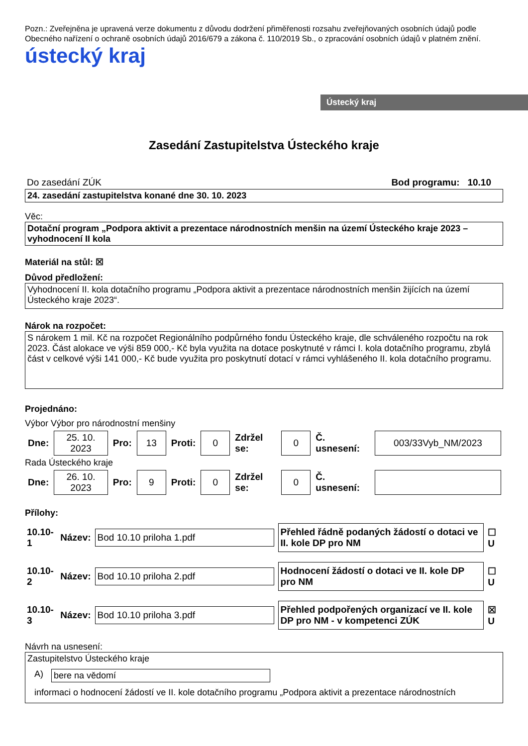Pozn.: Zveřejněna je upravená verze dokumentu z důvodu dodržení přiměřenosti rozsahu zveřejňovaných osobních údajů podle Obecného nařízení o ochraně osobních údajů 2016/679 a zákona č. 110/2019 Sb., o zpracování osobních údajů v platném znění.
ústecký kraj
Ústecký kraj
Zasedání Zastupitelstva Ústeckého kraje
Do zasedání ZÚK Bod programu: 10.10
24. zasedání zastupitelstva konané dne 30. 10. 2023
Věc:
Dotační program „Podpora aktivit a prezentace národnostních menšin na území Ústeckého kraje 2023 – vyhodnocení II kola
Materiál na stůl: ☒
Důvod předložení:
Vyhodnocení II. kola dotačního programu „Podpora aktivit a prezentace národnostních menšin žijících na území Ústeckého kraje 2023“.
Nárok na rozpočet:
S nárokem 1 mil. Kč na rozpočet Regionálního podpůrného fondu Ústeckého kraje, dle schváleného rozpočtu na rok 2023. Část alokace ve výši 859 000,- Kč byla využita na dotace poskytnuté v rámci I. kola dotačního programu, zbylá část v celkové výši 141 000,- Kč bude využita pro poskytnutí dotací v rámci vyhlášeného II. kola dotačního programu.
Projednáno:
Výbor Výbor pro národnostní menšiny
| Dne: | 25. 10. 2023 | Pro: | 13 | Proti: | 0 | Zdržel se: | 0 | Č. usnesení: | 003/33Vyb_NM/2023 |
Rada Ústeckého kraje
| Dne: | 26. 10. 2023 | Pro: | 9 | Proti: | 0 | Zdržel se: | 0 | Č. usnesení: | |
Přílohy:
| 10.10-1 | Název: | Bod 10.10 priloha 1.pdf | Přehled řádně podaných žádostí o dotaci ve II. kole DP pro NM | ☐ U |
| 10.10-2 | Název: | Bod 10.10 priloha 2.pdf | Hodnocení žádostí o dotaci ve II. kole DP pro NM | ☐ U |
| 10.10-3 | Název: | Bod 10.10 priloha 3.pdf | Přehled podpořených organizací ve II. kole DP pro NM - v kompetenci ZÚK | ☒ U |
Návrh na usnesení:
Zastupitelstvo Ústeckého kraje
A) bere na vědomí
informaci o hodnocení žádostí ve II. kole dotačního programu „Podpora aktivit a prezentace národnostních